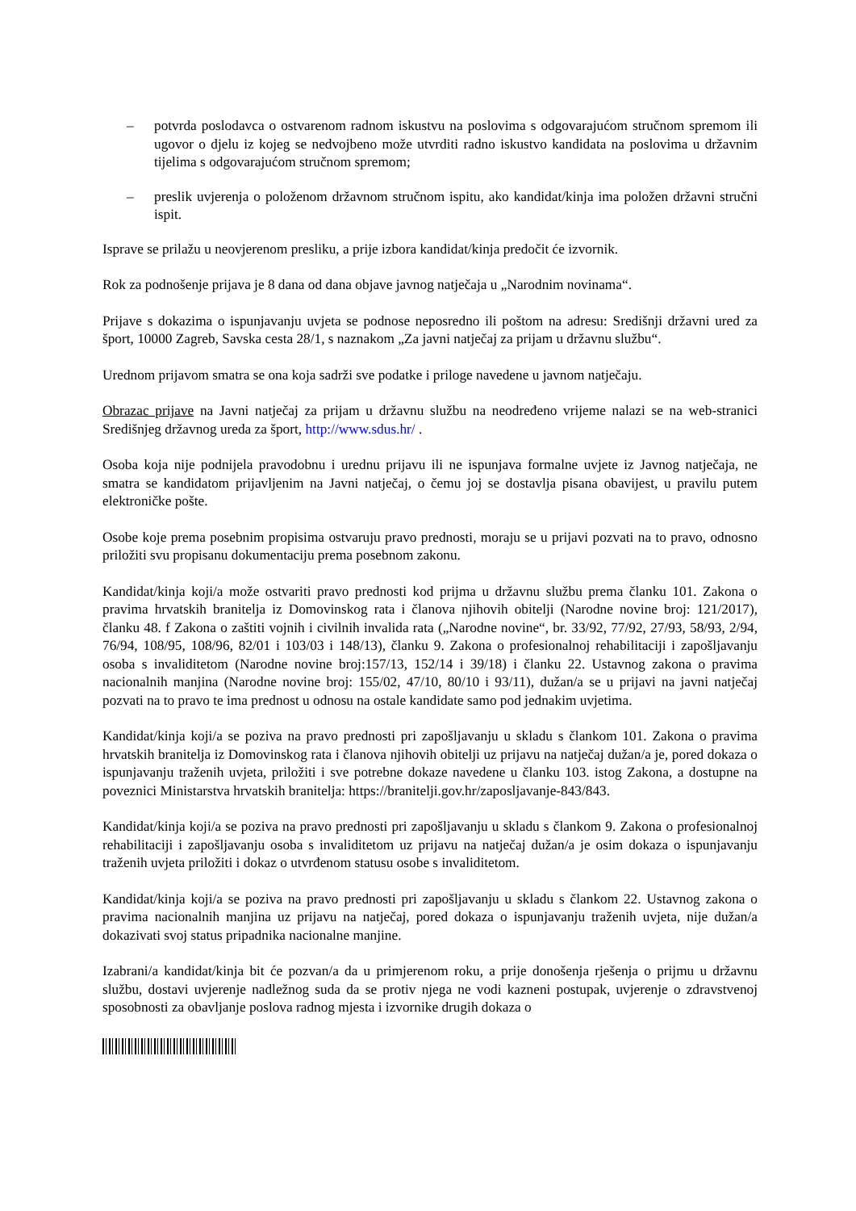– potvrda poslodavca o ostvarenom radnom iskustvu na poslovima s odgovarajućom stručnom spremom ili ugovor o djelu iz kojeg se nedvojbeno može utvrditi radno iskustvo kandidata na poslovima u državnim tijelima s odgovarajućom stručnom spremom;
– preslik uvjerenja o položenom državnom stručnom ispitu, ako kandidat/kinja ima položen državni stručni ispit.
Isprave se prilažu u neovjerenom presliku, a prije izbora kandidat/kinja predočit će izvornik.
Rok za podnošenje prijava je 8 dana od dana objave javnog natječaja u „Narodnim novinama“.
Prijave s dokazima o ispunjavanju uvjeta se podnose neposredno ili poštom na adresu: Središnji državni ured za šport, 10000 Zagreb, Savska cesta 28/1, s naznakom „Za javni natječaj za prijam u državnu službu“.
Urednom prijavom smatra se ona koja sadrži sve podatke i priloge navedene u javnom natječaju.
Obrazac prijave na Javni natječaj za prijam u državnu službu na neodređeno vrijeme nalazi se na web-stranici Središnjeg državnog ureda za šport, http://www.sdus.hr/ .
Osoba koja nije podnijela pravodobnu i urednu prijavu ili ne ispunjava formalne uvjete iz Javnog natječaja, ne smatra se kandidatom prijavljenim na Javni natječaj, o čemu joj se dostavlja pisana obavijest, u pravilu putem elektroničke pošte.
Osobe koje prema posebnim propisima ostvaruju pravo prednosti, moraju se u prijavi pozvati na to pravo, odnosno priložiti svu propisanu dokumentaciju prema posebnom zakonu.
Kandidat/kinja koji/a može ostvariti pravo prednosti kod prijma u državnu službu prema članku 101. Zakona o pravima hrvatskih branitelja iz Domovinskog rata i članova njihovih obitelji (Narodne novine broj: 121/2017), članku 48. f Zakona o zaštiti vojnih i civilnih invalida rata („Narodne novine“, br. 33/92, 77/92, 27/93, 58/93, 2/94, 76/94, 108/95, 108/96, 82/01 i 103/03 i 148/13), članku 9. Zakona o profesionalnoj rehabilitaciji i zapošljavanju osoba s invaliditetom (Narodne novine broj:157/13, 152/14 i 39/18) i članku 22. Ustavnog zakona o pravima nacionalnih manjina (Narodne novine broj: 155/02, 47/10, 80/10 i 93/11), dužan/a se u prijavi na javni natječaj pozvati na to pravo te ima prednost u odnosu na ostale kandidate samo pod jednakim uvjetima.
Kandidat/kinja koji/a se poziva na pravo prednosti pri zapošljavanju u skladu s člankom 101. Zakona o pravima hrvatskih branitelja iz Domovinskog rata i članova njihovih obitelji uz prijavu na natječaj dužan/a je, pored dokaza o ispunjavanju traženih uvjeta, priložiti i sve potrebne dokaze navedene u članku 103. istog Zakona, a dostupne na poveznici Ministarstva hrvatskih branitelja: https://branitelji.gov.hr/zaposljavanje-843/843.
Kandidat/kinja koji/a se poziva na pravo prednosti pri zapošljavanju u skladu s člankom 9. Zakona o profesionalnoj rehabilitaciji i zapošljavanju osoba s invaliditetom uz prijavu na natječaj dužan/a je osim dokaza o ispunjavanju traženih uvjeta priložiti i dokaz o utvrđenom statusu osobe s invaliditetom.
Kandidat/kinja koji/a se poziva na pravo prednosti pri zapošljavanju u skladu s člankom 22. Ustavnog zakona o pravima nacionalnih manjina uz prijavu na natječaj, pored dokaza o ispunjavanju traženih uvjeta, nije dužan/a dokazivati svoj status pripadnika nacionalne manjine.
Izabrani/a kandidat/kinja bit će pozvan/a da u primjerenom roku, a prije donošenja rješenja o prijmu u državnu službu, dostavi uvjerenje nadležnog suda da se protiv njega ne vodi kazneni postupak, uvjerenje o zdravstvenoj sposobnosti za obavljanje poslova radnog mjesta i izvornike drugih dokaza o